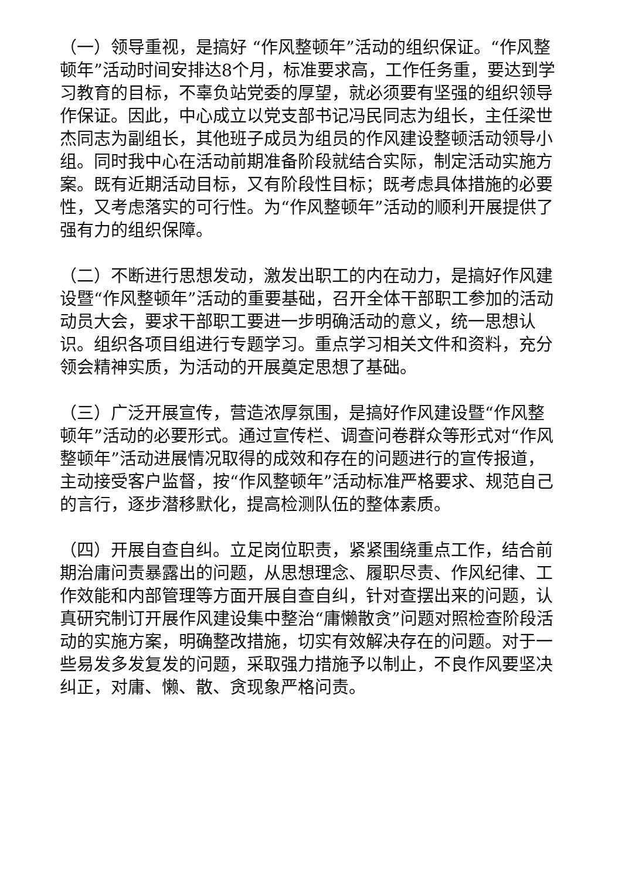（一）领导重视，是搞好 “作风整顿年”活动的组织保证。“作风整顿年”活动时间安排达8个月，标准要求高，工作任务重，要达到学习教育的目标，不辜负站党委的厚望，就必须要有坚强的组织领导作保证。因此，中心成立以党支部书记冯民同志为组长，主任梁世杰同志为副组长，其他班子成员为组员的作风建设整顿活动领导小组。同时我中心在活动前期准备阶段就结合实际，制定活动实施方案。既有近期活动目标，又有阶段性目标；既考虑具体措施的必要性，又考虑落实的可行性。为“作风整顿年”活动的顺利开展提供了强有力的组织保障。
（二）不断进行思想发动，激发出职工的内在动力，是搞好作风建设暨“作风整顿年”活动的重要基础，召开全体干部职工参加的活动动员大会，要求干部职工要进一步明确活动的意义，统一思想认识。组织各项目组进行专题学习。重点学习相关文件和资料，充分领会精神实质，为活动的开展奠定思想了基础。
（三）广泛开展宣传，营造浓厚氛围，是搞好作风建设暨“作风整顿年”活动的必要形式。通过宣传栏、调查问卷群众等形式对“作风整顿年”活动进展情况取得的成效和存在的问题进行的宣传报道，主动接受客户监督，按“作风整顿年”活动标准严格要求、规范自己的言行，逐步潜移默化，提高检测队伍的整体素质。
（四）开展自查自纠。立足岗位职责，紧紧围绕重点工作，结合前期治庸问责暴露出的问题，从思想理念、履职尽责、作风纪律、工作效能和内部管理等方面开展自查自纠，针对查摆出来的问题，认真研究制订开展作风建设集中整治“庸懒散贪”问题对照检查阶段活动的实施方案，明确整改措施，切实有效解决存在的问题。对于一些易发多发复发的问题，采取强力措施予以制止，不良作风要坚决纠正，对庸、懒、散、贪现象严格问责。